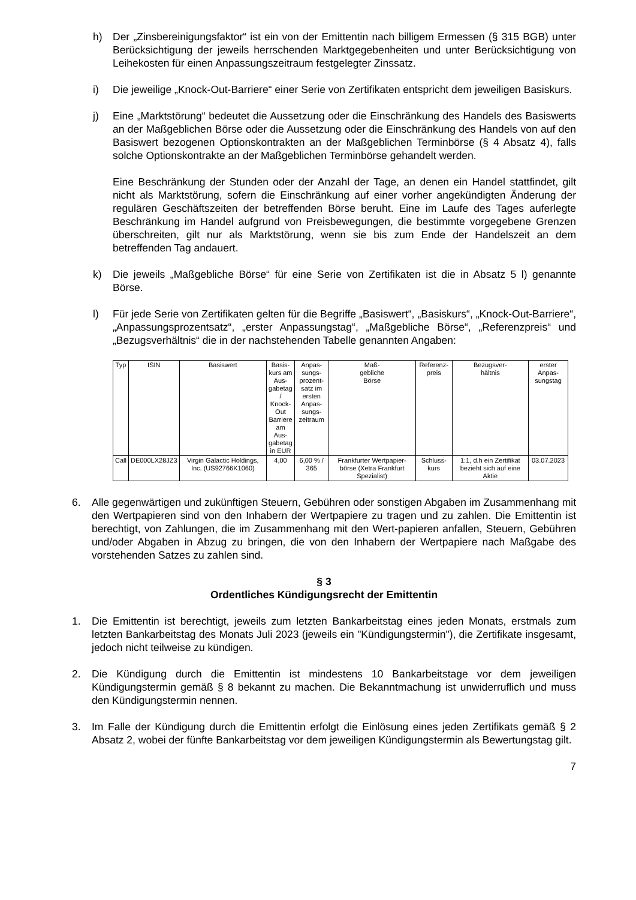h) Der „Zinsbereinigungsfaktor“ ist ein von der Emittentin nach billigem Ermessen (§ 315 BGB) unter Berücksichtigung der jeweils herrschenden Marktgegebenheiten und unter Berücksichtigung von Leihekosten für einen Anpassungszeitraum festgelegter Zinssatz.
i) Die jeweilige „Knock-Out-Barriere“ einer Serie von Zertifikaten entspricht dem jeweiligen Basiskurs.
j) Eine „Marktstörung“ bedeutet die Aussetzung oder die Einschränkung des Handels des Basiswerts an der Maßgeblichen Börse oder die Aussetzung oder die Einschränkung des Handels von auf den Basiswert bezogenen Optionskontrakten an der Maßgeblichen Terminbörse (§ 4 Absatz 4), falls solche Optionskontrakte an der Maßgeblichen Terminbörse gehandelt werden.
Eine Beschränkung der Stunden oder der Anzahl der Tage, an denen ein Handel stattfindet, gilt nicht als Marktstörung, sofern die Einschränkung auf einer vorher angekündigten Änderung der regulären Geschäftszeiten der betreffenden Börse beruht. Eine im Laufe des Tages auferlegte Beschränkung im Handel aufgrund von Preisbewegungen, die bestimmte vorgegebene Grenzen überschreiten, gilt nur als Marktstörung, wenn sie bis zum Ende der Handelszeit an dem betreffenden Tag andauert.
k) Die jeweils „Maßgebliche Börse“ für eine Serie von Zertifikaten ist die in Absatz 5 l) genannte Börse.
l) Für jede Serie von Zertifikaten gelten für die Begriffe „Basiswert“, „Basiskurs“, „Knock-Out-Barriere“, „Anpassungsprozentsatz“, „erster Anpassungstag“, „Maßgebliche Börse“, „Referenzpreis“ und „Bezugsverhältnis“ die in der nachstehenden Tabelle genannten Angaben:
| Typ | ISIN | Basiswert | Basis- kurs am Aus- gabetag / Knock- Out Barriere am Aus- gabetag in EUR | Anpas- sungs- prozent- satz im ersten Anpas- sungs- zeitraum | Maß- gebliche Börse | Referenz- preis | Bezugsver- hältnis | erster Anpas- sungstag |
| --- | --- | --- | --- | --- | --- | --- | --- | --- |
| Call | DE000LX28JZ3 | Virgin Galactic Holdings, Inc. (US92766K1060) | 4,00 | 6,00 % / 365 | Frankfurter Wertpapier-börse (Xetra Frankfurt Spezialist) | Schluss-kurs | 1:1, d.h ein Zertifikat bezieht sich auf eine Aktie | 03.07.2023 |
6. Alle gegenwärtigen und zukünftigen Steuern, Gebühren oder sonstigen Abgaben im Zusammenhang mit den Wertpapieren sind von den Inhabern der Wertpapiere zu tragen und zu zahlen. Die Emittentin ist berechtigt, von Zahlungen, die im Zusammenhang mit den Wert-papieren anfallen, Steuern, Gebühren und/oder Abgaben in Abzug zu bringen, die von den Inhabern der Wertpapiere nach Maßgabe des vorstehenden Satzes zu zahlen sind.
§ 3
Ordentliches Kündigungsrecht der Emittentin
1. Die Emittentin ist berechtigt, jeweils zum letzten Bankarbeitstag eines jeden Monats, erstmals zum letzten Bankarbeitstag des Monats Juli 2023 (jeweils ein "Kündigungstermin"), die Zertifikate insgesamt, jedoch nicht teilweise zu kündigen.
2. Die Kündigung durch die Emittentin ist mindestens 10 Bankarbeitstage vor dem jeweiligen Kündigungstermin gemäß § 8 bekannt zu machen. Die Bekanntmachung ist unwiderruflich und muss den Kündigungstermin nennen.
3. Im Falle der Kündigung durch die Emittentin erfolgt die Einlösung eines jeden Zertifikats gemäß § 2 Absatz 2, wobei der fünfte Bankarbeitstag vor dem jeweiligen Kündigungstermin als Bewertungstag gilt.
7